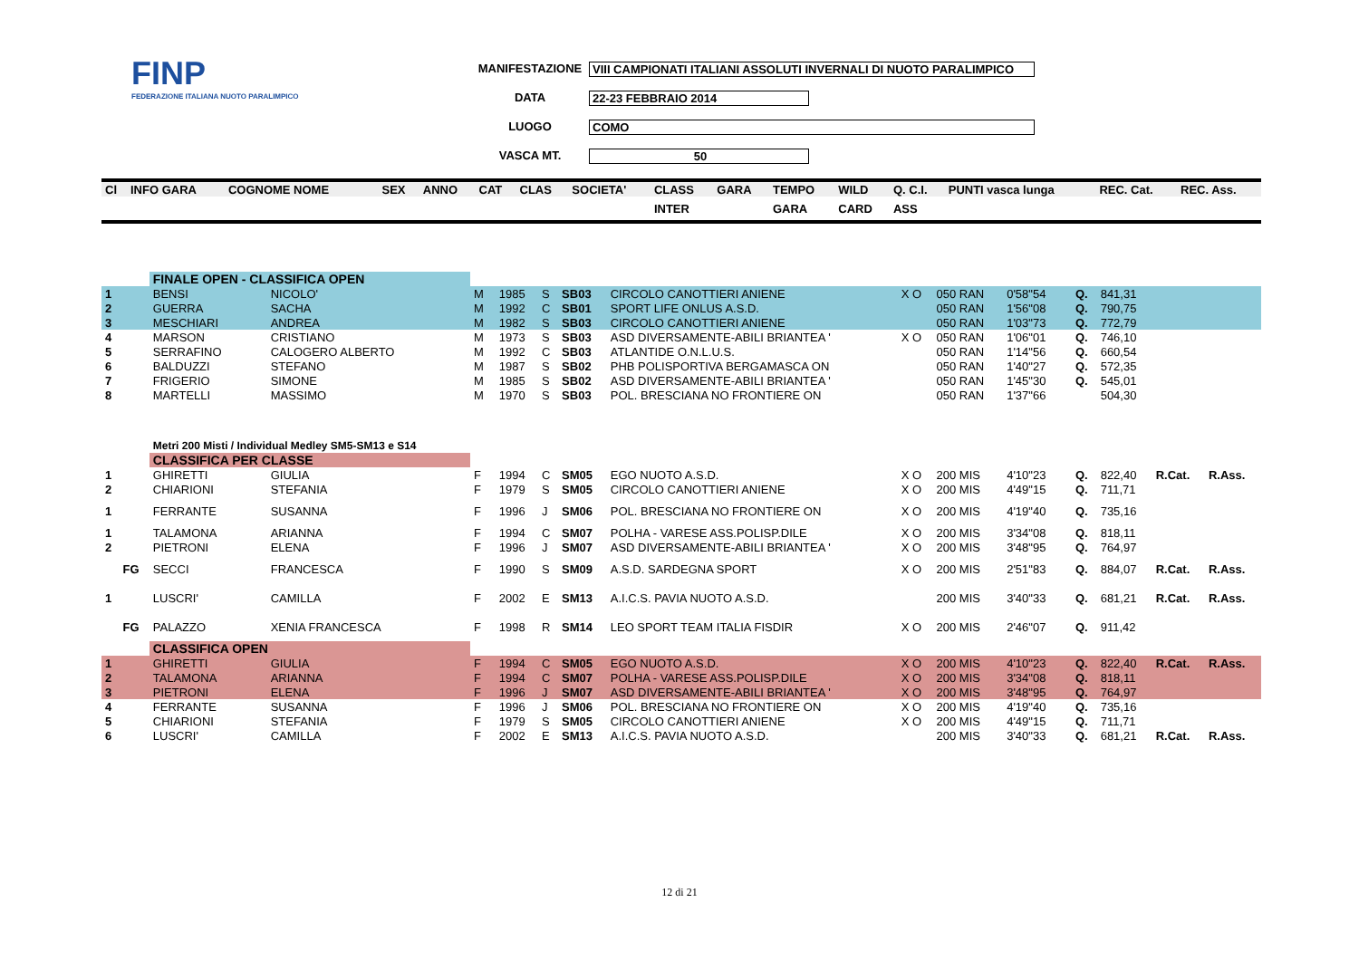FINP
FEDERAZIONE ITALIANA NUOTO PARALIMPICO
MANIFESTAZIONE VIII CAMPIONATI ITALIANI ASSOLUTI INVERNALI DI NUOTO PARALIMPICO
DATA 22-23 FEBBRAIO 2014
LUOGO COMO
VASCA MT. 50
| Cl | INFO GARA | COGNOME NOME | | SEX | ANNO | CAT | CLAS | SOCIETA' | CLASS | GARA | TEMPO | WILD | Q. C.I. | PUNTI vasca lunga | REC. Cat. | REC. Ass. |
| --- | --- | --- | --- | --- | --- | --- | --- | --- | --- | --- | --- | --- | --- | --- | --- | --- |
| | | | | | | | | | INTER | | GARA | CARD | ASS | | | |
| | | FINALE OPEN - CLASSIFICA OPEN | | | | | | | | | | | | | | |
| 1 | | BENSI | NICOLO' | M | 1985 | S | SB03 | CIRCOLO CANOTTIERI ANIENE | X O | 050 RAN | 0'58"54 | | Q. | 841,31 | | |
| 2 | | GUERRA | SACHA | M | 1992 | C | SB01 | SPORT LIFE ONLUS A.S.D. | | 050 RAN | 1'56"08 | | Q. | 790,75 | | |
| 3 | | MESCHIARI | ANDREA | M | 1982 | S | SB03 | CIRCOLO CANOTTIERI ANIENE | | 050 RAN | 1'03"73 | | Q. | 772,79 | | |
| 4 | | MARSON | CRISTIANO | M | 1973 | S | SB03 | ASD DIVERSAMENTE-ABILI BRIANTEA ' | X O | 050 RAN | 1'06"01 | | Q. | 746,10 | | |
| 5 | | SERRAFINO | CALOGERO ALBERTO | M | 1992 | C | SB03 | ATLANTIDE O.N.L.U.S. | | 050 RAN | 1'14"56 | | Q. | 660,54 | | |
| 6 | | BALDUZZI | STEFANO | M | 1987 | S | SB02 | PHB POLISPORTIVA BERGAMASCA ON | | 050 RAN | 1'40"27 | | Q. | 572,35 | | |
| 7 | | FRIGERIO | SIMONE | M | 1985 | S | SB02 | ASD DIVERSAMENTE-ABILI BRIANTEA ' | | 050 RAN | 1'45"30 | | Q. | 545,01 | | |
| 8 | | MARTELLI | MASSIMO | M | 1970 | S | SB03 | POL. BRESCIANA NO FRONTIERE ON | | 050 RAN | 1'37"66 | | | 504,30 | | |
| | | Metri 200 Misti / Individual Medley SM5-SM13 e S14 | | | | | | | | | | | | | | |
| | | CLASSIFICA PER CLASSE | | | | | | | | | | | | | | |
| 1 | | GHIRETTI | GIULIA | F | 1994 | C | SM05 | EGO NUOTO A.S.D. | X O | 200 MIS | 4'10"23 | | Q. | 822,40 | R.Cat. | R.Ass. |
| 2 | | CHIARIONI | STEFANIA | F | 1979 | S | SM05 | CIRCOLO CANOTTIERI ANIENE | X O | 200 MIS | 4'49"15 | | Q. | 711,71 | | |
| 1 | | FERRANTE | SUSANNA | F | 1996 | J | SM06 | POL. BRESCIANA NO FRONTIERE ON | X O | 200 MIS | 4'19"40 | | Q. | 735,16 | | |
| 1 | | TALAMONA | ARIANNA | F | 1994 | C | SM07 | POLHA - VARESE ASS.POLISP.DILE | X O | 200 MIS | 3'34"08 | | Q. | 818,11 | | |
| 2 | | PIETRONI | ELENA | F | 1996 | J | SM07 | ASD DIVERSAMENTE-ABILI BRIANTEA ' | X O | 200 MIS | 3'48"95 | | Q. | 764,97 | | |
| | FG | SECCI | FRANCESCA | F | 1990 | S | SM09 | A.S.D. SARDEGNA SPORT | X O | 200 MIS | 2'51"83 | | Q. | 884,07 | R.Cat. | R.Ass. |
| 1 | | LUSCRI' | CAMILLA | F | 2002 | E | SM13 | A.I.C.S. PAVIA NUOTO A.S.D. | | 200 MIS | 3'40"33 | | Q. | 681,21 | R.Cat. | R.Ass. |
| | FG | PALAZZO | XENIA FRANCESCA | F | 1998 | R | SM14 | LEO SPORT TEAM ITALIA FISDIR | X O | 200 MIS | 2'46"07 | | Q. | 911,42 | | |
| | | CLASSIFICA OPEN | | | | | | | | | | | | | | |
| 1 | | GHIRETTI | GIULIA | F | 1994 | C | SM05 | EGO NUOTO A.S.D. | X O | 200 MIS | 4'10"23 | | Q. | 822,40 | R.Cat. | R.Ass. |
| 2 | | TALAMONA | ARIANNA | F | 1994 | C | SM07 | POLHA - VARESE ASS.POLISP.DILE | X O | 200 MIS | 3'34"08 | | Q. | 818,11 | | |
| 3 | | PIETRONI | ELENA | F | 1996 | J | SM07 | ASD DIVERSAMENTE-ABILI BRIANTEA ' | X O | 200 MIS | 3'48"95 | | Q. | 764,97 | | |
| 4 | | FERRANTE | SUSANNA | F | 1996 | J | SM06 | POL. BRESCIANA NO FRONTIERE ON | X O | 200 MIS | 4'19"40 | | Q. | 735,16 | | |
| 5 | | CHIARIONI | STEFANIA | F | 1979 | S | SM05 | CIRCOLO CANOTTIERI ANIENE | X O | 200 MIS | 4'49"15 | | Q. | 711,71 | | |
| 6 | | LUSCRI' | CAMILLA | F | 2002 | E | SM13 | A.I.C.S. PAVIA NUOTO A.S.D. | | 200 MIS | 3'40"33 | | Q. | 681,21 | R.Cat. | R.Ass. |
12 di 21